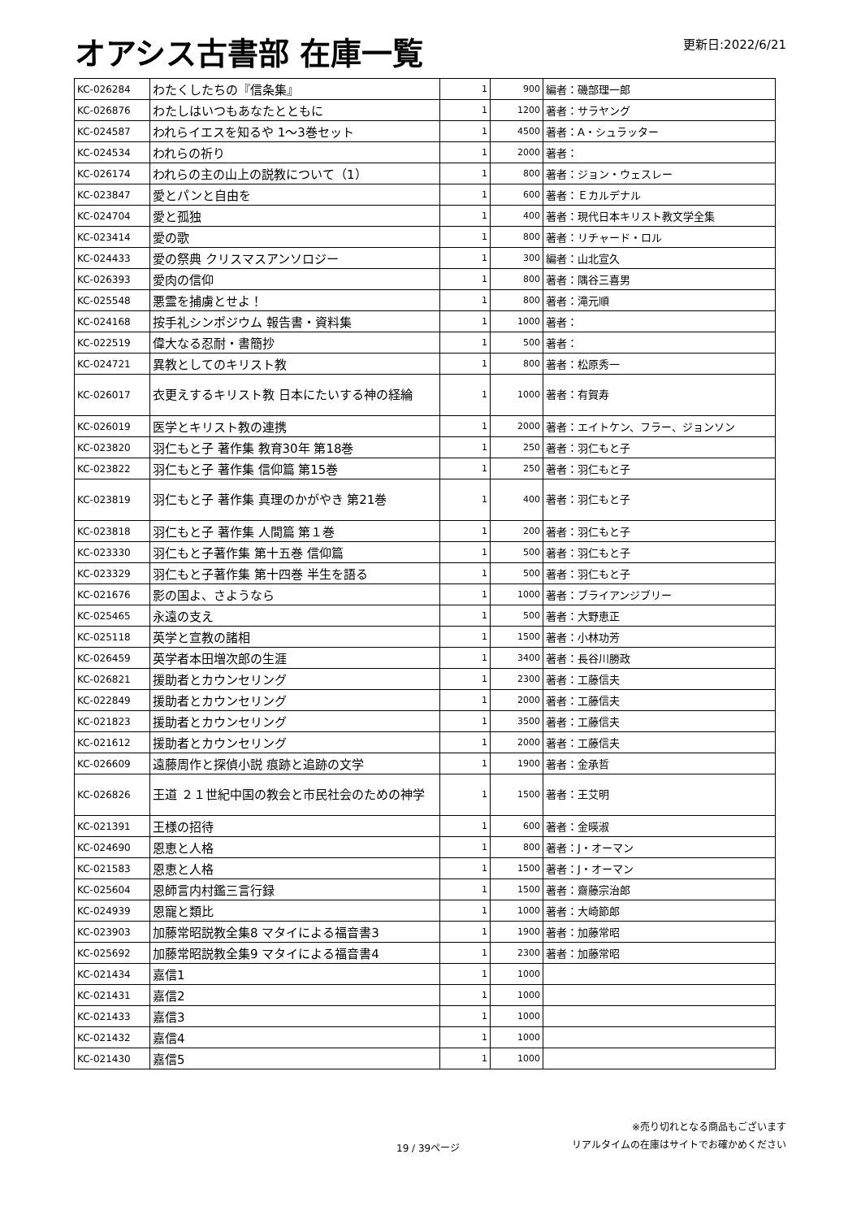オアシス古書部 在庫一覧
更新日:2022/6/21
| KC-026284 | わたくしたちの『信条集』 | 1 | 900 | 編者：磯部理一郎 |
| KC-026876 | わたしはいつもあなたとともに | 1 | 1200 | 著者：サラヤング |
| KC-024587 | われらイエスを知るや 1～3巻セット | 1 | 4500 | 著者：A・シュラッター |
| KC-024534 | われらの祈り | 1 | 2000 | 著者： |
| KC-026174 | われらの主の山上の説教について（1） | 1 | 800 | 著者：ジョン・ウェスレー |
| KC-023847 | 愛とパンと自由を | 1 | 600 | 著者：Ｅカルデナル |
| KC-024704 | 愛と孤独 | 1 | 400 | 著者：現代日本キリスト教文学全集 |
| KC-023414 | 愛の歌 | 1 | 800 | 著者：リチャード・ロル |
| KC-024433 | 愛の祭典 クリスマスアンソロジー | 1 | 300 | 編者：山北宣久 |
| KC-026393 | 愛肉の信仰 | 1 | 800 | 著者：隅谷三喜男 |
| KC-025548 | 悪霊を捕虜とせよ！ | 1 | 800 | 著者：滝元順 |
| KC-024168 | 按手礼シンポジウム 報告書・資料集 | 1 | 1000 | 著者： |
| KC-022519 | 偉大なる忍耐・書簡抄 | 1 | 500 | 著者： |
| KC-024721 | 異教としてのキリスト教 | 1 | 800 | 著者：松原秀一 |
| KC-026017 | 衣更えするキリスト教 日本にたいする神の経綸 | 1 | 1000 | 著者：有賀寿 |
| KC-026019 | 医学とキリスト教の連携 | 1 | 2000 | 著者：エイトケン、フラー、ジョンソン |
| KC-023820 | 羽仁もと子 著作集 教育30年 第18巻 | 1 | 250 | 著者：羽仁もと子 |
| KC-023822 | 羽仁もと子 著作集 信仰篇 第15巻 | 1 | 250 | 著者：羽仁もと子 |
| KC-023819 | 羽仁もと子 著作集 真理のかがやき 第21巻 | 1 | 400 | 著者：羽仁もと子 |
| KC-023818 | 羽仁もと子 著作集 人間篇 第１巻 | 1 | 200 | 著者：羽仁もと子 |
| KC-023330 | 羽仁もと子著作集 第十五巻 信仰篇 | 1 | 500 | 著者：羽仁もと子 |
| KC-023329 | 羽仁もと子著作集 第十四巻 半生を語る | 1 | 500 | 著者：羽仁もと子 |
| KC-021676 | 影の国よ、さようなら | 1 | 1000 | 著者：ブライアンジブリー |
| KC-025465 | 永遠の支え | 1 | 500 | 著者：大野恵正 |
| KC-025118 | 英学と宣教の諸相 | 1 | 1500 | 著者：小林功芳 |
| KC-026459 | 英学者本田増次郎の生涯 | 1 | 3400 | 著者：長谷川勝政 |
| KC-026821 | 援助者とカウンセリング | 1 | 2300 | 著者：工藤信夫 |
| KC-022849 | 援助者とカウンセリング | 1 | 2000 | 著者：工藤信夫 |
| KC-021823 | 援助者とカウンセリング | 1 | 3500 | 著者：工藤信夫 |
| KC-021612 | 援助者とカウンセリング | 1 | 2000 | 著者：工藤信夫 |
| KC-026609 | 遠藤周作と探偵小説 痕跡と追跡の文学 | 1 | 1900 | 著者：金承哲 |
| KC-026826 | 王道 ２１世紀中国の教会と市民社会のための神学 | 1 | 1500 | 著者：王艾明 |
| KC-021391 | 王様の招待 | 1 | 600 | 著者：金暎淑 |
| KC-024690 | 恩恵と人格 | 1 | 800 | 著者：J・オーマン |
| KC-021583 | 恩恵と人格 | 1 | 1500 | 著者：J・オーマン |
| KC-025604 | 恩師言内村鑑三言行録 | 1 | 1500 | 著者：齋藤宗治郎 |
| KC-024939 | 恩寵と類比 | 1 | 1000 | 著者：大崎節郎 |
| KC-023903 | 加藤常昭説教全集8 マタイによる福音書3 | 1 | 1900 | 著者：加藤常昭 |
| KC-025692 | 加藤常昭説教全集9 マタイによる福音書4 | 1 | 2300 | 著者：加藤常昭 |
| KC-021434 | 嘉信1 | 1 | 1000 | |
| KC-021431 | 嘉信2 | 1 | 1000 | |
| KC-021433 | 嘉信3 | 1 | 1000 | |
| KC-021432 | 嘉信4 | 1 | 1000 | |
| KC-021430 | 嘉信5 | 1 | 1000 | |
19 / 39ページ
※売り切れとなる商品もございます
リアルタイムの在庫はサイトでお確かめください